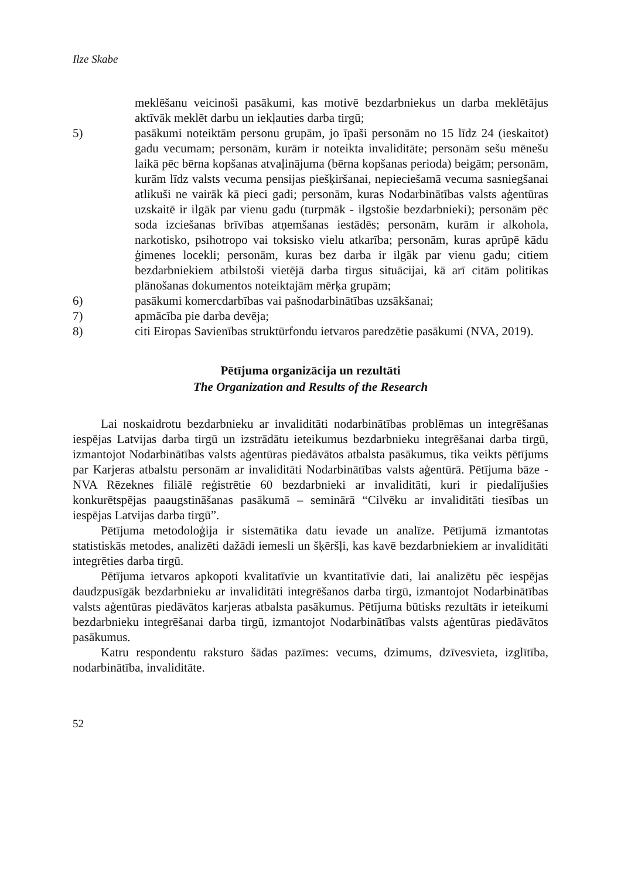Ilze Skabe
meklēšanu veicinoši pasākumi, kas motivē bezdarbniekus un darba meklētājus aktīvāk meklēt darbu un iekļauties darba tirgū;
5) pasākumi noteiktām personu grupām, jo īpaši personām no 15 līdz 24 (ieskaitot) gadu vecumam; personām, kurām ir noteikta invaliditāte; personām sešu mēnešu laikā pēc bērna kopšanas atvaļinājuma (bērna kopšanas perioda) beigām; personām, kurām līdz valsts vecuma pensijas piešķiršanai, nepieciešamā vecuma sasniegšanai atlikuši ne vairāk kā pieci gadi; personām, kuras Nodarbinātības valsts aģentūras uzskaitē ir ilgāk par vienu gadu (turpmāk - ilgstošie bezdarbnieki); personām pēc soda izciešanas brīvības atņemšanas iestādēs; personām, kurām ir alkohola, narkotisko, psihotropo vai toksisko vielu atkarība; personām, kuras aprūpē kādu ģimenes locekli; personām, kuras bez darba ir ilgāk par vienu gadu; citiem bezdarbniekiem atbilstoši vietējā darba tirgus situācijai, kā arī citām politikas plānošanas dokumentos noteiktajām mērķa grupām;
6) pasākumi komercdarbības vai pašnodarbinātības uzsākšanai;
7) apmācība pie darba devēja;
8) citi Eiropas Savienības struktūrfondu ietvaros paredzētie pasākumi (NVA, 2019).
Pētījuma organizācija un rezultāti
The Organization and Results of the Research
Lai noskaidrotu bezdarbnieku ar invaliditāti nodarbinātības problēmas un integrēšanas iespējas Latvijas darba tirgū un izstrādātu ieteikumus bezdarbnieku integrēšanai darba tirgū, izmantojot Nodarbinātības valsts aģentūras piedāvātos atbalsta pasākumus, tika veikts pētījums par Karjeras atbalstu personām ar invaliditāti Nodarbinātības valsts aģentūrā. Pētījuma bāze - NVA Rēzeknes filiālē reģistrētie 60 bezdarbnieki ar invaliditāti, kuri ir piedalījušies konkurētspējas paaugstināšanas pasākumā – seminārā “Cilvēku ar invaliditāti tiesības un iespējas Latvijas darba tirgū”.
Pētījuma metodoloģija ir sistemātika datu ievade un analīze. Pētījumā izmantotas statistiskās metodes, analizēti dažādi iemesli un šķēršļi, kas kavē bezdarbniekiem ar invaliditāti integrēties darba tirgū.
Pētījuma ietvaros apkopoti kvalitatīvie un kvantitatīvie dati, lai analizētu pēc iespējas daudzpusīgāk bezdarbnieku ar invaliditāti integrēšanos darba tirgū, izmantojot Nodarbinātības valsts aģentūras piedāvātos karjeras atbalsta pasākumus. Pētījuma būtisks rezultāts ir ieteikumi bezdarbnieku integrēšanai darba tirgū, izmantojot Nodarbinātības valsts aģentūras piedāvātos pasākumus.
Katru respondentu raksturo šādas pazīmes: vecums, dzimums, dzīvesvieta, izglītība, nodarbinātība, invaliditāte.
52